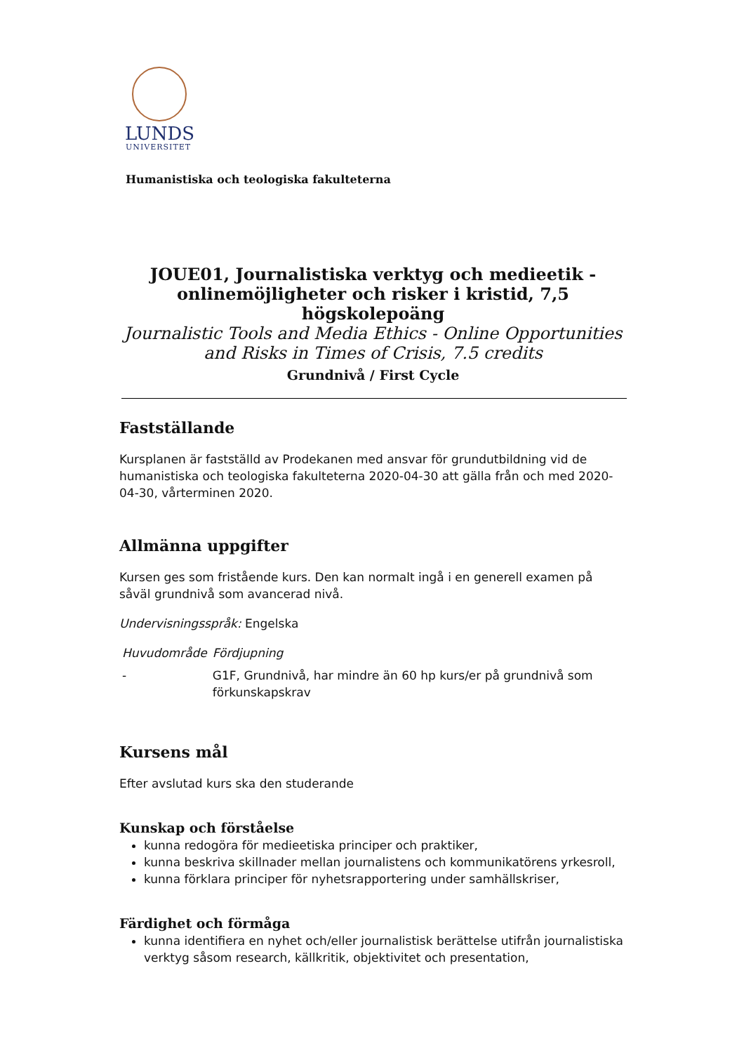LUNDS
UNIVERSITET
Humanistiska och teologiska fakulteterna
JOUE01, Journalistiska verktyg och medieetik - onlinemöjligheter och risker i kristid, 7,5 högskolepoäng
Journalistic Tools and Media Ethics - Online Opportunities and Risks in Times of Crisis, 7.5 credits
Grundnivå / First Cycle
Fastställande
Kursplanen är fastställd av Prodekanen med ansvar för grundutbildning vid de humanistiska och teologiska fakulteterna 2020-04-30 att gälla från och med 2020-04-30, vårterminen 2020.
Allmänna uppgifter
Kursen ges som fristående kurs. Den kan normalt ingå i en generell examen på såväl grundnivå som avancerad nivå.
Undervisningsspråk: Engelska
| Huvudområde | Fördjupning |
| --- | --- |
| - | G1F, Grundnivå, har mindre än 60 hp kurs/er på grundnivå som förkunskapskrav |
Kursens mål
Efter avslutad kurs ska den studerande
Kunskap och förståelse
kunna redogöra för medieetiska principer och praktiker,
kunna beskriva skillnader mellan journalistens och kommunikatörens yrkesroll,
kunna förklara principer för nyhetsrapportering under samhällskriser,
Färdighet och förmåga
kunna identifiera en nyhet och/eller journalistisk berättelse utifrån journalistiska verktyg såsom research, källkritik, objektivitet och presentation,